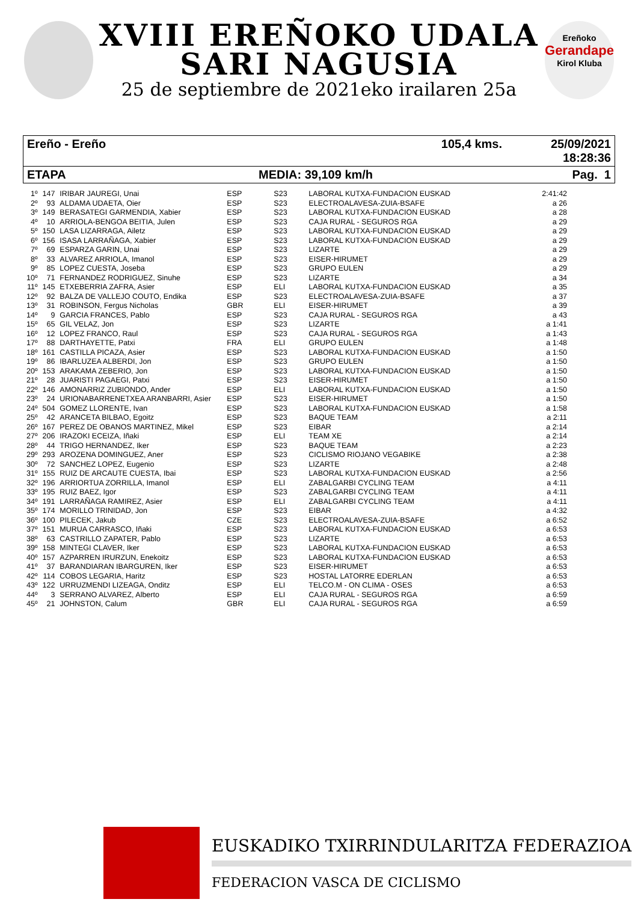XVIII EREÑOKO UDALA
SARI NAGUSIA
25 de septiembre de 2021eko irailaren 25a
Ereñoko
Gerandape
Kirol Kluba
Ereño - Ereño 105,4 kms. 25/09/2021 18:28:36
ETAPA MEDIA: 39,109 km/h Pag. 1
| 1º | 147 | IRIBAR JAUREGI, Unai | ESP | S23 | LABORAL KUTXA-FUNDACION EUSKAD | 2:41:42 |
| 2º | 93 | ALDAMA UDAETA, Oier | ESP | S23 | ELECTROALAVESA-ZUIA-BSAFE | a 26 |
| 3º | 149 | BERASATEGI GARMENDIA, Xabier | ESP | S23 | LABORAL KUTXA-FUNDACION EUSKAD | a 28 |
| 4º | 10 | ARRIOLA-BENGOA BEITIA, Julen | ESP | S23 | CAJA RURAL - SEGUROS RGA | a 29 |
| 5º | 150 | LASA LIZARRAGA, Ailetz | ESP | S23 | LABORAL KUTXA-FUNDACION EUSKAD | a 29 |
| 6º | 156 | ISASA LARRAÑAGA, Xabier | ESP | S23 | LABORAL KUTXA-FUNDACION EUSKAD | a 29 |
| 7º | 69 | ESPARZA GARIN, Unai | ESP | S23 | LIZARTE | a 29 |
| 8º | 33 | ALVAREZ ARRIOLA, Imanol | ESP | S23 | EISER-HIRUMET | a 29 |
| 9º | 85 | LOPEZ CUESTA, Joseba | ESP | S23 | GRUPO EULEN | a 29 |
| 10º | 71 | FERNANDEZ RODRIGUEZ, Sinuhe | ESP | S23 | LIZARTE | a 34 |
| 11º | 145 | ETXEBERRIA ZAFRA, Asier | ESP | ELI | LABORAL KUTXA-FUNDACION EUSKAD | a 35 |
| 12º | 92 | BALZA DE VALLEJO COUTO, Endika | ESP | S23 | ELECTROALAVESA-ZUIA-BSAFE | a 37 |
| 13º | 31 | ROBINSON, Fergus Nicholas | GBR | ELI | EISER-HIRUMET | a 39 |
| 14º | 9 | GARCIA FRANCES, Pablo | ESP | S23 | CAJA RURAL - SEGUROS RGA | a 43 |
| 15º | 65 | GIL VELAZ, Jon | ESP | S23 | LIZARTE | a 1:41 |
| 16º | 12 | LOPEZ FRANCO, Raul | ESP | S23 | CAJA RURAL - SEGUROS RGA | a 1:43 |
| 17º | 88 | DARTHAYETTE, Patxi | FRA | ELI | GRUPO EULEN | a 1:48 |
| 18º | 161 | CASTILLA PICAZA, Asier | ESP | S23 | LABORAL KUTXA-FUNDACION EUSKAD | a 1:50 |
| 19º | 86 | IBARLUZEA ALBERDI, Jon | ESP | S23 | GRUPO EULEN | a 1:50 |
| 20º | 153 | ARAKAMA ZEBERIO, Jon | ESP | S23 | LABORAL KUTXA-FUNDACION EUSKAD | a 1:50 |
| 21º | 28 | JUARISTI PAGAEGI, Patxi | ESP | S23 | EISER-HIRUMET | a 1:50 |
| 22º | 146 | AMONARRIZ ZUBIONDO, Ander | ESP | ELI | LABORAL KUTXA-FUNDACION EUSKAD | a 1:50 |
| 23º | 24 | URIONABARRENETXEA ARANBARRI, Asier | ESP | S23 | EISER-HIRUMET | a 1:50 |
| 24º | 504 | GOMEZ LLORENTE, Ivan | ESP | S23 | LABORAL KUTXA-FUNDACION EUSKAD | a 1:58 |
| 25º | 42 | ARANCETA BILBAO, Egoitz | ESP | S23 | BAQUE TEAM | a 2:11 |
| 26º | 167 | PEREZ DE OBANOS MARTINEZ, Mikel | ESP | S23 | EIBAR | a 2:14 |
| 27º | 206 | IRAZOKI ECEIZA, Iñaki | ESP | ELI | TEAM XE | a 2:14 |
| 28º | 44 | TRIGO HERNANDEZ, Iker | ESP | S23 | BAQUE TEAM | a 2:23 |
| 29º | 293 | AROZENA DOMINGUEZ, Aner | ESP | S23 | CICLISMO RIOJANO VEGABIKE | a 2:38 |
| 30º | 72 | SANCHEZ LOPEZ, Eugenio | ESP | S23 | LIZARTE | a 2:48 |
| 31º | 155 | RUIZ DE ARCAUTE CUESTA, Ibai | ESP | S23 | LABORAL KUTXA-FUNDACION EUSKAD | a 2:56 |
| 32º | 196 | ARRIORTUA ZORRILLA, Imanol | ESP | ELI | ZABALGARBI CYCLING TEAM | a 4:11 |
| 33º | 195 | RUIZ BAEZ, Igor | ESP | S23 | ZABALGARBI CYCLING TEAM | a 4:11 |
| 34º | 191 | LARRAÑAGA RAMIREZ, Asier | ESP | ELI | ZABALGARBI CYCLING TEAM | a 4:11 |
| 35º | 174 | MORILLO TRINIDAD, Jon | ESP | S23 | EIBAR | a 4:32 |
| 36º | 100 | PILECEK, Jakub | CZE | S23 | ELECTROALAVESA-ZUIA-BSAFE | a 6:52 |
| 37º | 151 | MURUA CARRASCO, Iñaki | ESP | S23 | LABORAL KUTXA-FUNDACION EUSKAD | a 6:53 |
| 38º | 63 | CASTRILLO ZAPATER, Pablo | ESP | S23 | LIZARTE | a 6:53 |
| 39º | 158 | MINTEGI CLAVER, Iker | ESP | S23 | LABORAL KUTXA-FUNDACION EUSKAD | a 6:53 |
| 40º | 157 | AZPARREN IRURZUN, Enekoitz | ESP | S23 | LABORAL KUTXA-FUNDACION EUSKAD | a 6:53 |
| 41º | 37 | BARANDIARAN IBARGUREN, Iker | ESP | S23 | EISER-HIRUMET | a 6:53 |
| 42º | 114 | COBOS LEGARIA, Haritz | ESP | S23 | HOSTAL LATORRE EDERLAN | a 6:53 |
| 43º | 122 | URRUZMENDI LIZEAGA, Onditz | ESP | ELI | TELCO.M - ON CLIMA - OSES | a 6:53 |
| 44º | 3 | SERRANO ALVAREZ, Alberto | ESP | ELI | CAJA RURAL - SEGUROS RGA | a 6:59 |
| 45º | 21 | JOHNSTON, Calum | GBR | ELI | CAJA RURAL - SEGUROS RGA | a 6:59 |
EUSKADIKO TXIRRINDULARITZA FEDERAZIOA
FEDERACION VASCA DE CICLISMO